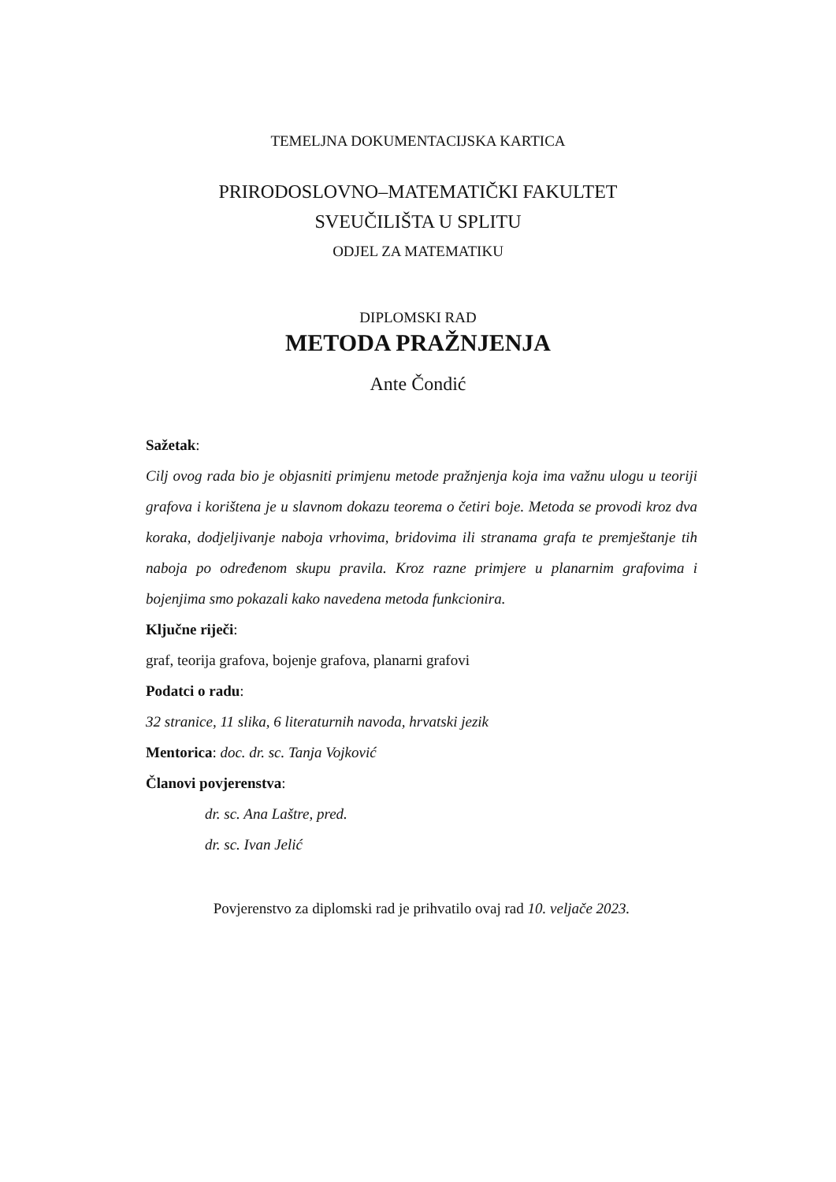TEMELJNA DOKUMENTACIJSKA KARTICA
PRIRODOSLOVNO–MATEMATIČKI FAKULTET
SVEUČILIŠTA U SPLITU
ODJEL ZA MATEMATIKU
DIPLOMSKI RAD
METODA PRAŽNJENJA
Ante Čondić
Sažetak:
Cilj ovog rada bio je objasniti primjenu metode pražnjenja koja ima važnu ulogu u teoriji grafova i korištena je u slavnom dokazu teorema o četiri boje. Metoda se provodi kroz dva koraka, dodjeljivanje naboja vrhovima, bridovima ili stranama grafa te premještanje tih naboja po određenom skupu pravila. Kroz razne primjere u planarnim grafovima i bojenjima smo pokazali kako navedena metoda funkcionira.
Ključne riječi:
graf, teorija grafova, bojenje grafova, planarni grafovi
Podatci o radu:
32 stranice, 11 slika, 6 literaturnih navoda, hrvatski jezik
Mentorica: doc. dr. sc. Tanja Vojković
Članovi povjerenstva:
dr. sc. Ana Laštre, pred.
dr. sc. Ivan Jelić
Povjerenstvo za diplomski rad je prihvatilo ovaj rad 10. veljače 2023.